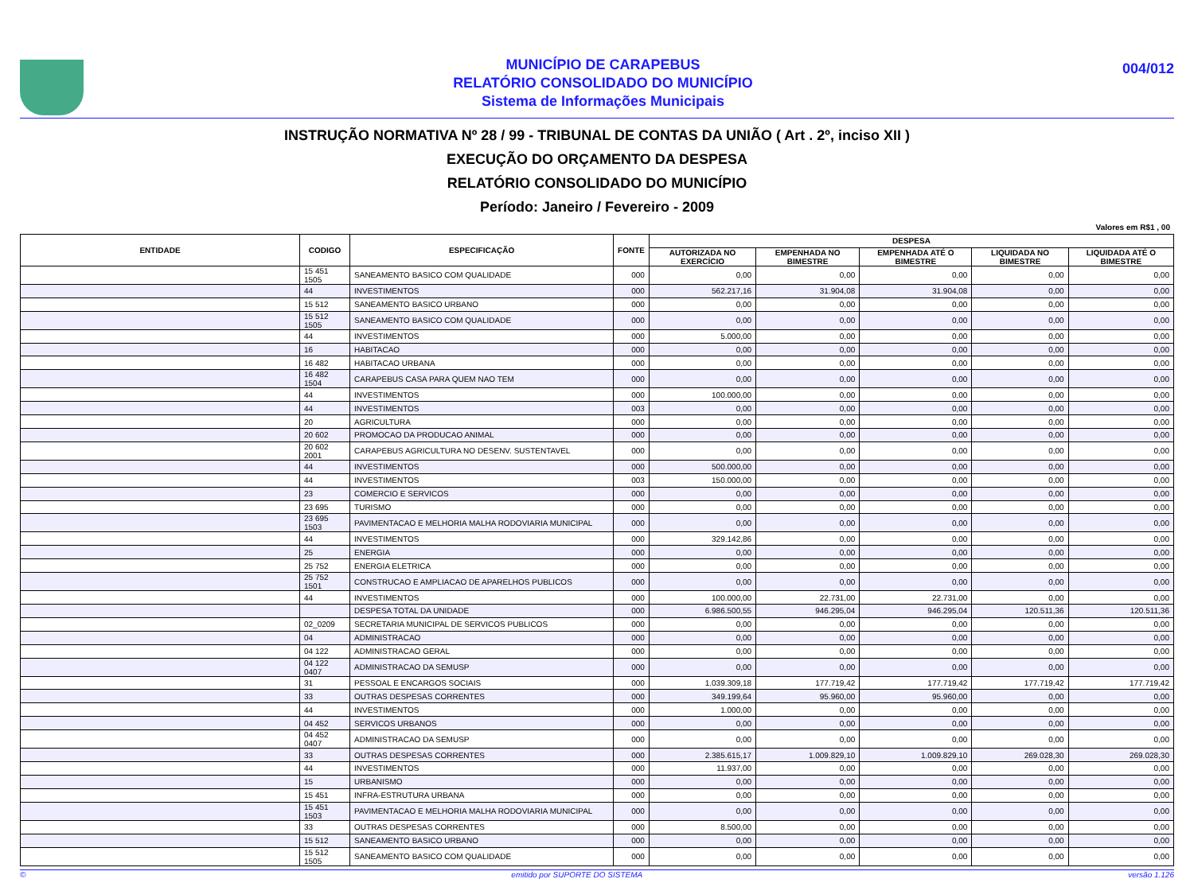MUNICÍPIO DE CARAPEBUS
RELATÓRIO CONSOLIDADO DO MUNICÍPIO
Sistema de Informações Municipais
004/012
INSTRUÇÃO NORMATIVA Nº 28 / 99 - TRIBUNAL DE CONTAS DA UNIÃO ( Art . 2º, inciso XII )
EXECUÇÃO DO ORÇAMENTO DA DESPESA
RELATÓRIO CONSOLIDADO DO MUNICÍPIO
Período: Janeiro / Fevereiro - 2009
Valores em R$1 , 00
| ENTIDADE | CODIGO | ESPECIFICAÇÃO | FONTE | DESPESA | | | | |
| --- | --- | --- | --- | --- | --- | --- | --- | --- |
| | | | | AUTORIZADA NO EXERCÍCIO | EMPENHADA NO BIMESTRE | EMPENHADA ATÉ O BIMESTRE | LIQUIDADA NO BIMESTRE | LIQUIDADA ATÉ O BIMESTRE |
| | 15 451 1505 | SANEAMENTO BASICO COM QUALIDADE | 000 | 0,00 | 0,00 | 0,00 | 0,00 | 0,00 |
| | 44 | INVESTIMENTOS | 000 | 562.217,16 | 31.904,08 | 31.904,08 | 0,00 | 0,00 |
| | 15 512 | SANEAMENTO BASICO URBANO | 000 | 0,00 | 0,00 | 0,00 | 0,00 | 0,00 |
| | 15 512 1505 | SANEAMENTO BASICO COM QUALIDADE | 000 | 0,00 | 0,00 | 0,00 | 0,00 | 0,00 |
| | 44 | INVESTIMENTOS | 000 | 5.000,00 | 0,00 | 0,00 | 0,00 | 0,00 |
| | 16 | HABITACAO | 000 | 0,00 | 0,00 | 0,00 | 0,00 | 0,00 |
| | 16 482 | HABITACAO URBANA | 000 | 0,00 | 0,00 | 0,00 | 0,00 | 0,00 |
| | 16 482 1504 | CARAPEBUS CASA PARA QUEM NAO TEM | 000 | 0,00 | 0,00 | 0,00 | 0,00 | 0,00 |
| | 44 | INVESTIMENTOS | 000 | 100.000,00 | 0,00 | 0,00 | 0,00 | 0,00 |
| | 44 | INVESTIMENTOS | 003 | 0,00 | 0,00 | 0,00 | 0,00 | 0,00 |
| | 20 | AGRICULTURA | 000 | 0,00 | 0,00 | 0,00 | 0,00 | 0,00 |
| | 20 602 | PROMOCAO DA PRODUCAO ANIMAL | 000 | 0,00 | 0,00 | 0,00 | 0,00 | 0,00 |
| | 20 602 2001 | CARAPEBUS AGRICULTURA NO DESENV. SUSTENTAVEL | 000 | 0,00 | 0,00 | 0,00 | 0,00 | 0,00 |
| | 44 | INVESTIMENTOS | 000 | 500.000,00 | 0,00 | 0,00 | 0,00 | 0,00 |
| | 44 | INVESTIMENTOS | 003 | 150.000,00 | 0,00 | 0,00 | 0,00 | 0,00 |
| | 23 | COMERCIO E SERVICOS | 000 | 0,00 | 0,00 | 0,00 | 0,00 | 0,00 |
| | 23 695 | TURISMO | 000 | 0,00 | 0,00 | 0,00 | 0,00 | 0,00 |
| | 23 695 1503 | PAVIMENTACAO E MELHORIA MALHA RODOVIARIA MUNICIPAL | 000 | 0,00 | 0,00 | 0,00 | 0,00 | 0,00 |
| | 44 | INVESTIMENTOS | 000 | 329.142,86 | 0,00 | 0,00 | 0,00 | 0,00 |
| | 25 | ENERGIA | 000 | 0,00 | 0,00 | 0,00 | 0,00 | 0,00 |
| | 25 752 | ENERGIA ELETRICA | 000 | 0,00 | 0,00 | 0,00 | 0,00 | 0,00 |
| | 25 752 1501 | CONSTRUCAO E AMPLIACAO DE APARELHOS PUBLICOS | 000 | 0,00 | 0,00 | 0,00 | 0,00 | 0,00 |
| | 44 | INVESTIMENTOS | 000 | 100.000,00 | 22.731,00 | 22.731,00 | 0,00 | 0,00 |
| | | DESPESA TOTAL DA UNIDADE | 000 | 6.986.500,55 | 946.295,04 | 946.295,04 | 120.511,36 | 120.511,36 |
| | 02_0209 | SECRETARIA MUNICIPAL DE SERVICOS PUBLICOS | 000 | 0,00 | 0,00 | 0,00 | 0,00 | 0,00 |
| | 04 | ADMINISTRACAO | 000 | 0,00 | 0,00 | 0,00 | 0,00 | 0,00 |
| | 04 122 | ADMINISTRACAO GERAL | 000 | 0,00 | 0,00 | 0,00 | 0,00 | 0,00 |
| | 04 122 0407 | ADMINISTRACAO DA SEMUSP | 000 | 0,00 | 0,00 | 0,00 | 0,00 | 0,00 |
| | 31 | PESSOAL E ENCARGOS SOCIAIS | 000 | 1.039.309,18 | 177.719,42 | 177.719,42 | 177.719,42 | 177.719,42 |
| | 33 | OUTRAS DESPESAS CORRENTES | 000 | 349.199,64 | 95.960,00 | 95.960,00 | 0,00 | 0,00 |
| | 44 | INVESTIMENTOS | 000 | 1.000,00 | 0,00 | 0,00 | 0,00 | 0,00 |
| | 04 452 | SERVICOS URBANOS | 000 | 0,00 | 0,00 | 0,00 | 0,00 | 0,00 |
| | 04 452 0407 | ADMINISTRACAO DA SEMUSP | 000 | 0,00 | 0,00 | 0,00 | 0,00 | 0,00 |
| | 33 | OUTRAS DESPESAS CORRENTES | 000 | 2.385.615,17 | 1.009.829,10 | 1.009.829,10 | 269.028,30 | 269.028,30 |
| | 44 | INVESTIMENTOS | 000 | 11.937,00 | 0,00 | 0,00 | 0,00 | 0,00 |
| | 15 | URBANISMO | 000 | 0,00 | 0,00 | 0,00 | 0,00 | 0,00 |
| | 15 451 | INFRA-ESTRUTURA URBANA | 000 | 0,00 | 0,00 | 0,00 | 0,00 | 0,00 |
| | 15 451 1503 | PAVIMENTACAO E MELHORIA MALHA RODOVIARIA MUNICIPAL | 000 | 0,00 | 0,00 | 0,00 | 0,00 | 0,00 |
| | 33 | OUTRAS DESPESAS CORRENTES | 000 | 8.500,00 | 0,00 | 0,00 | 0,00 | 0,00 |
| | 15 512 | SANEAMENTO BASICO URBANO | 000 | 0,00 | 0,00 | 0,00 | 0,00 | 0,00 |
| | 15 512 1505 | SANEAMENTO BASICO COM QUALIDADE | 000 | 0,00 | 0,00 | 0,00 | 0,00 | 0,00 |
© emitido por SUPORTE DO SISTEMA versão 1.126